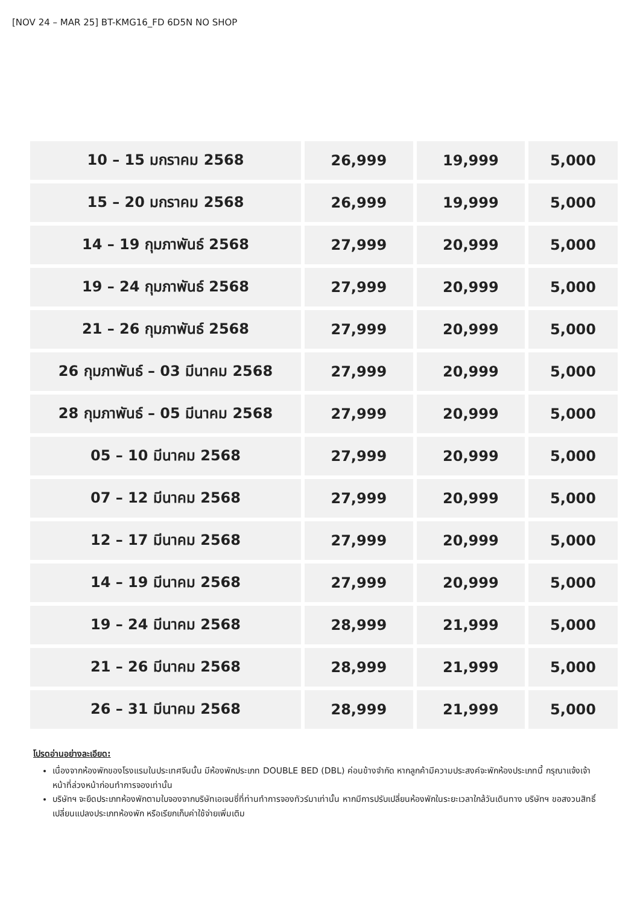[NOV 24 – MAR 25] BT-KMG16_FD 6D5N NO SHOP
| 10 – 15 มกราคม 2568 | 26,999 | 19,999 | 5,000 |
| 15 – 20 มกราคม 2568 | 26,999 | 19,999 | 5,000 |
| 14 – 19 กุมภาพันธ์ 2568 | 27,999 | 20,999 | 5,000 |
| 19 – 24 กุมภาพันธ์ 2568 | 27,999 | 20,999 | 5,000 |
| 21 – 26 กุมภาพันธ์ 2568 | 27,999 | 20,999 | 5,000 |
| 26 กุมภาพันธ์ – 03 มีนาคม 2568 | 27,999 | 20,999 | 5,000 |
| 28 กุมภาพันธ์ – 05 มีนาคม 2568 | 27,999 | 20,999 | 5,000 |
| 05 – 10 มีนาคม 2568 | 27,999 | 20,999 | 5,000 |
| 07 – 12 มีนาคม 2568 | 27,999 | 20,999 | 5,000 |
| 12 – 17 มีนาคม 2568 | 27,999 | 20,999 | 5,000 |
| 14 – 19 มีนาคม 2568 | 27,999 | 20,999 | 5,000 |
| 19 – 24 มีนาคม 2568 | 28,999 | 21,999 | 5,000 |
| 21 – 26 มีนาคม 2568 | 28,999 | 21,999 | 5,000 |
| 26 – 31 มีนาคม 2568 | 28,999 | 21,999 | 5,000 |
โปรดอ่านอย่างละเอียด:
เนื่องจากห้องพักของโรงแรมในประเทศจีนนั้น มีห้องพักประเภท DOUBLE BED (DBL) ค่อนข้างจำกัด หากลูกค้ามีความประสงค์จะพักห้องประเภทนี้ กรุณาแจ้งเจ้าหน้าที่ล่วงหน้าก่อนทำการจองเท่านั้น
บริษัทฯ จะยึดประเภทห้องพักตามใบจองจากบริษัทเอเจนซี่ที่ท่านทำการจองทัวร์มาเท่านั้น หากมีการปรับเปลี่ยนห้องพักในระยะเวลาใกล้วันเดินทาง บริษัทฯ ขอสงวนสิทธิ์เปลี่ยนแปลงประเภทห้องพัก หรือเรียกเก็บค่าใช้จ่ายเพิ่มเติม